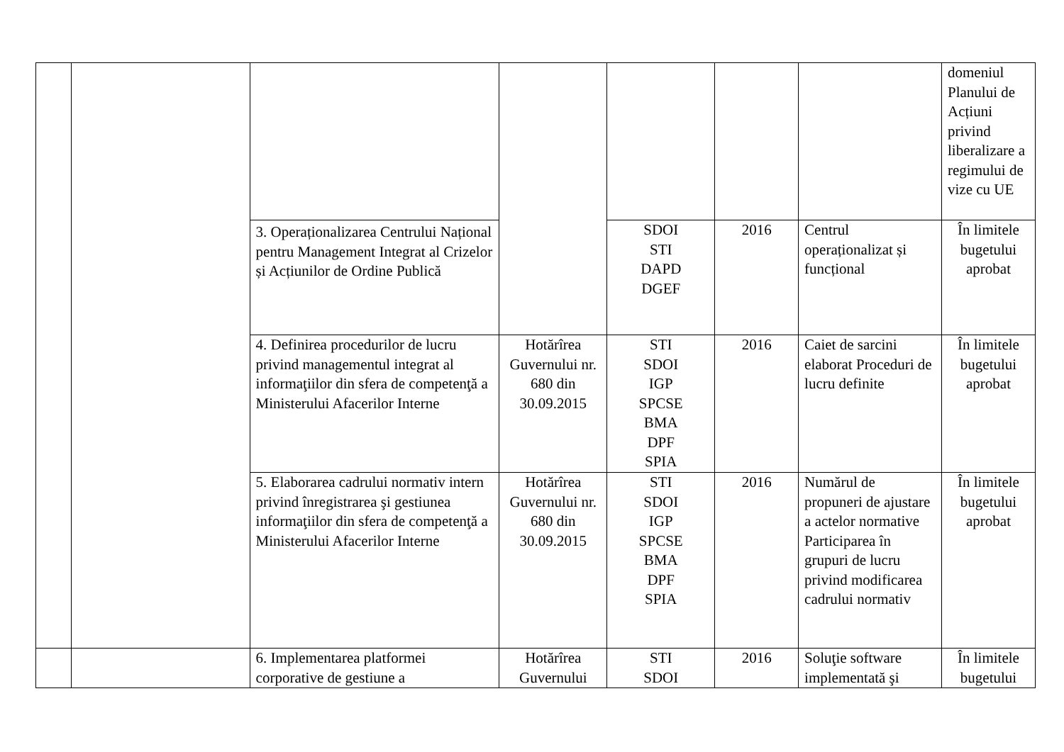| | | | | | | | domeniul Planului de Acțiuni privind liberalizare a regimului de vize cu UE |
| | | 3. Operaționalizarea Centrului Național pentru Management Integrat al Crizelor și Acțiunilor de Ordine Publică | | SDOI STI DAPD DGEF | 2016 | Centrul operaționalizat și funcțional | În limitele bugetului aprobat |
| | | 4. Definirea procedurilor de lucru privind managementul integrat al informaţiilor din sfera de competenţă a Ministerului Afacerilor Interne | Hotărîrea Guvernului nr. 680 din 30.09.2015 | STI SDOI IGP SPCSE BMA DPF SPIA | 2016 | Caiet de sarcini elaborat Proceduri de lucru definite | În limitele bugetului aprobat |
| | | 5. Elaborarea cadrului normativ intern privind înregistrarea şi gestiunea informaţiilor din sfera de competenţă a Ministerului Afacerilor Interne | Hotărîrea Guvernului nr. 680 din 30.09.2015 | STI SDOI IGP SPCSE BMA DPF SPIA | 2016 | Numărul de propuneri de ajustare a actelor normative Participarea în grupuri de lucru privind modificarea cadrului normativ | În limitele bugetului aprobat |
| | | 6. Implementarea platformei corporative de gestiune a | Hotărîrea Guvernului | STI SDOI | 2016 | Soluţie software implementată şi | În limitele bugetului |